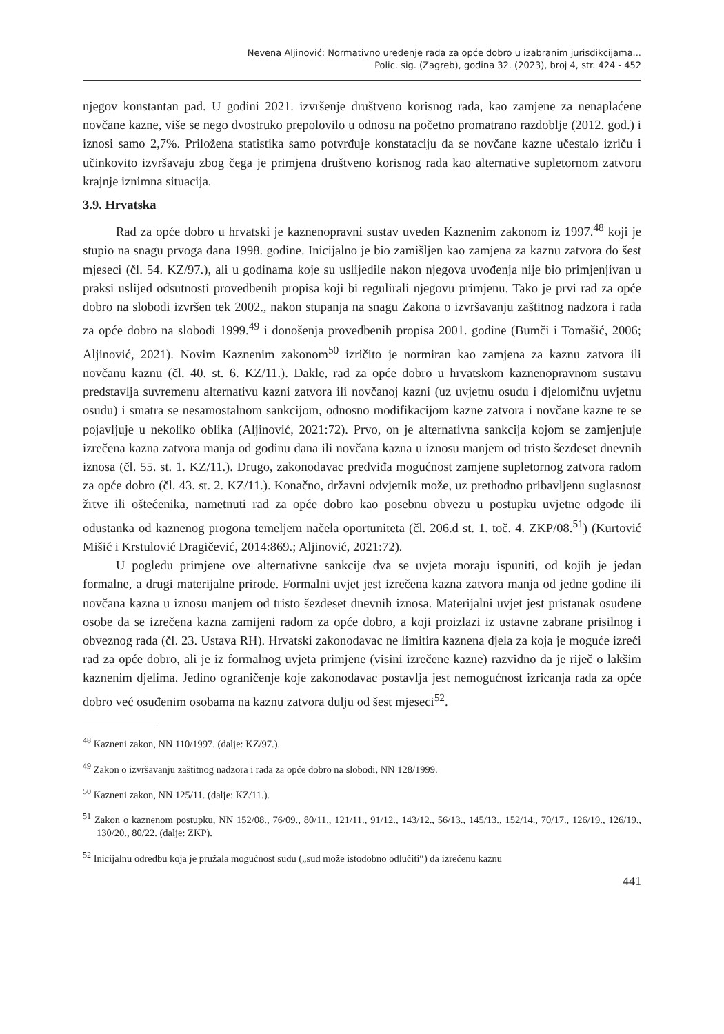Nevena Aljinović: Normativno uređenje rada za opće dobro u izabranim jurisdikcijama...
Polic. sig. (Zagreb), godina 32. (2023), broj 4, str. 424 - 452
njegov konstantan pad. U godini 2021. izvršenje društveno korisnog rada, kao zamjene za nenaplaćene novčane kazne, više se nego dvostruko prepolovilo u odnosu na početno promatrano razdoblje (2012. god.) i iznosi samo 2,7%. Priložena statistika samo potvrđuje konstataciju da se novčane kazne učestalo izriču i učinkovito izvršavaju zbog čega je primjena društveno korisnog rada kao alternative supletornom zatvoru krajnje iznimna situacija.
3.9. Hrvatska
Rad za opće dobro u hrvatski je kaznenopravni sustav uveden Kaznenim zakonom iz 1997.<sup>48</sup> koji je stupio na snagu prvoga dana 1998. godine. Inicijalno je bio zamišljen kao zamjena za kaznu zatvora do šest mjeseci (čl. 54. KZ/97.), ali u godinama koje su uslijedile nakon njegova uvođenja nije bio primjenjivan u praksi uslijed odsutnosti provedbenih propisa koji bi regulirali njegovu primjenu. Tako je prvi rad za opće dobro na slobodi izvršen tek 2002., nakon stupanja na snagu Zakona o izvršavanju zaštitnog nadzora i rada za opće dobro na slobodi 1999.<sup>49</sup> i donošenja provedbenih propisa 2001. godine (Bumči i Tomašić, 2006; Aljinović, 2021). Novim Kaznenim zakonom<sup>50</sup> izričito je normiran kao zamjena za kaznu zatvora ili novčanu kaznu (čl. 40. st. 6. KZ/11.). Dakle, rad za opće dobro u hrvatskom kaznenopravnom sustavu predstavlja suvremenu alternativu kazni zatvora ili novčanoj kazni (uz uvjetnu osudu i djelomičnu uvjetnu osudu) i smatra se nesamostalnom sankcijom, odnosno modifikacijom kazne zatvora i novčane kazne te se pojavljuje u nekoliko oblika (Aljinović, 2021:72). Prvo, on je alternativna sankcija kojom se zamjenjuje izrečena kazna zatvora manja od godinu dana ili novčana kazna u iznosu manjem od tristo šezdeset dnevnih iznosa (čl. 55. st. 1. KZ/11.). Drugo, zakonodavac predviđa mogućnost zamjene supletornog zatvora radom za opće dobro (čl. 43. st. 2. KZ/11.). Konačno, državni odvjetnik može, uz prethodno pribavljenu suglasnost žrtve ili oštećenika, nametnuti rad za opće dobro kao posebnu obvezu u postupku uvjetne odgode ili odustanka od kaznenog progona temeljem načela oportuniteta (čl. 206.d st. 1. toč. 4. ZKP/08.<sup>51</sup>) (Kurtović Mišić i Krstulović Dragičević, 2014:869.; Aljinović, 2021:72).
U pogledu primjene ove alternativne sankcije dva se uvjeta moraju ispuniti, od kojih je jedan formalne, a drugi materijalne prirode. Formalni uvjet jest izrečena kazna zatvora manja od jedne godine ili novčana kazna u iznosu manjem od tristo šezdeset dnevnih iznosa. Materijalni uvjet jest pristanak osuđene osobe da se izrečena kazna zamijeni radom za opće dobro, a koji proizlazi iz ustavne zabrane prisilnog i obveznog rada (čl. 23. Ustava RH). Hrvatski zakonodavac ne limitira kaznena djela za koja je moguće izreći rad za opće dobro, ali je iz formalnog uvjeta primjene (visini izrečene kazne) razvidno da je riječ o lakšim kaznenim djelima. Jedino ograničenje koje zakonodavac postavlja jest nemogućnost izricanja rada za opće dobro već osuđenim osobama na kaznu zatvora dulju od šest mjeseci<sup>52</sup>.
<sup>48</sup> Kazneni zakon, NN 110/1997. (dalje: KZ/97.).
<sup>49</sup> Zakon o izvršavanju zaštitnog nadzora i rada za opće dobro na slobodi, NN 128/1999.
<sup>50</sup> Kazneni zakon, NN 125/11. (dalje: KZ/11.).
<sup>51</sup> Zakon o kaznenom postupku, NN 152/08., 76/09., 80/11., 121/11., 91/12., 143/12., 56/13., 145/13., 152/14., 70/17., 126/19., 126/19., 130/20., 80/22. (dalje: ZKP).
<sup>52</sup> Inicijalnu odredbu koja je pružala mogućnost sudu („sud može istodobno odlučiti“) da izrečenu kaznu
441